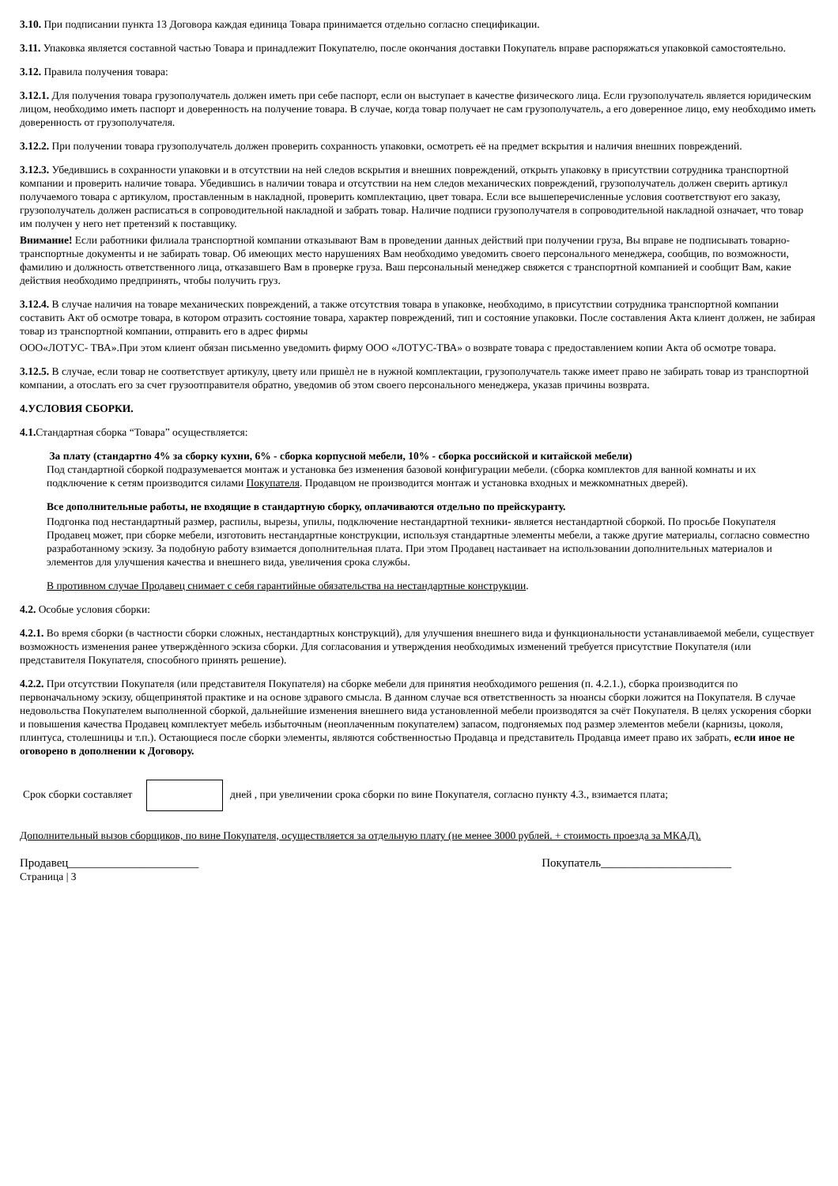3.10. При подписании пункта 13 Договора каждая единица Товара принимается отдельно согласно спецификации.
3.11. Упаковка является составной частью Товара и принадлежит Покупателю, после окончания доставки Покупатель вправе распоряжаться упаковкой самостоятельно.
3.12. Правила получения товара:
3.12.1. Для получения товара грузополучатель должен иметь при себе паспорт, если он выступает в качестве физического лица. Если грузополучатель является юридическим лицом, необходимо иметь паспорт и доверенность на получение товара. В случае, когда товар получает не сам грузополучатель, а его доверенное лицо, ему необходимо иметь доверенность от грузополучателя.
3.12.2. При получении товара грузополучатель должен проверить сохранность упаковки, осмотреть её на предмет вскрытия и наличия внешних повреждений.
3.12.3. Убедившись в сохранности упаковки и в отсутствии на ней следов вскрытия и внешних повреждений, открыть упаковку в присутствии сотрудника транспортной компании и проверить наличие товара. Убедившись в наличии товара и отсутствии на нем следов механических повреждений, грузополучатель должен сверить артикул получаемого товара с артикулом, проставленным в накладной, проверить комплектацию, цвет товара. Если все вышеперечисленные условия соответствуют его заказу, грузополучатель должен расписаться в сопроводительной накладной и забрать товар. Наличие подписи грузополучателя в сопроводительной накладной означает, что товар им получен у него нет претензий к поставщику.
Внимание! Если работники филиала транспортной компании отказывают Вам в проведении данных действий при получении груза, Вы вправе не подписывать товарно-транспортные документы и не забирать товар. Об имеющих место нарушениях Вам необходимо уведомить своего персонального менеджера, сообщив, по возможности, фамилию и должность ответственного лица, отказавшего Вам в проверке груза. Ваш персональный менеджер свяжется с транспортной компанией и сообщит Вам, какие действия необходимо предпринять, чтобы получить груз.
3.12.4. В случае наличия на товаре механических повреждений, а также отсутствия товара в упаковке, необходимо, в присутствии сотрудника транспортной компании составить Акт об осмотре товара, в котором отразить состояние товара, характер повреждений, тип и состояние упаковки. После составления Акта клиент должен, не забирая товар из транспортной компании, отправить его в адрес фирмы
ООО«ЛОТУС- ТВА».При этом клиент обязан письменно уведомить фирму ООО «ЛОТУС-ТВА» о возврате товара с предоставлением копии Акта об осмотре товара.
3.12.5. В случае, если товар не соответствует артикулу, цвету или пришѐл не в нужной комплектации, грузополучатель также имеет право не забирать товар из транспортной компании, а отослать его за счет грузоотправителя обратно, уведомив об этом своего персонального менеджера, указав причины возврата.
4.УСЛОВИЯ СБОРКИ.
4.1. Стандартная сборка “Товара” осуществляется:
За плату (стандартно 4% за сборку кухни, 6% - сборка корпусной мебели, 10% - сборка российской и китайской мебели)
Под стандартной сборкой подразумевается монтаж и установка без изменения базовой конфигурации мебели. (сборка комплектов для ванной комнаты и их подключение к сетям производится силами Покупателя. Продавцом не производится монтаж и установка входных и межкомнатных дверей).
Все дополнительные работы, не входящие в стандартную сборку, оплачиваются отдельно по прейскуранту.
Подгонка под нестандартный размер, распилы, вырезы, упилы, подключение нестандартной техники- является нестандартной сборкой. По просьбе Покупателя Продавец может, при сборке мебели, изготовить нестандартные конструкции, используя стандартные элементы мебели, а также другие материалы, согласно совместно разработанному эскизу. За подобную работу взимается дополнительная плата. При этом Продавец настаивает на использовании дополнительных материалов и элементов для улучшения качества и внешнего вида, увеличения срока службы.
В противном случае Продавец снимает с себя гарантийные обязательства на нестандартные конструкции.
4.2. Особые условия сборки:
4.2.1. Во время сборки (в частности сборки сложных, нестандартных конструкций), для улучшения внешнего вида и функциональности устанавливаемой мебели, существует возможность изменения ранее утверждѐнного эскиза сборки. Для согласования и утверждения необходимых изменений требуется присутствие Покупателя (или представителя Покупателя, способного принять решение).
4.2.2. При отсутствии Покупателя (или представителя Покупателя) на сборке мебели для принятия необходимого решения (п. 4.2.1.), сборка производится по первоначальному эскизу, общепринятой практике и на основе здравого смысла. В данном случае вся ответственность за нюансы сборки ложится на Покупателя. В случае недовольства Покупателем выполненной сборкой, дальнейшие изменения внешнего вида установленной мебели производятся за счёт Покупателя. В целях ускорения сборки и повышения качества Продавец комплектует мебель избыточным (неоплаченным покупателем) запасом, подгоняемых под размер элементов мебели (карнизы, цоколя, плинтуса, столешницы и т.п.). Остающиеся после сборки элементы, являются собственностью Продавца и представитель Продавца имеет право их забрать, если иное не оговорено в дополнении к Договору.
Срок сборки составляет дней , при увеличении срока сборки по вине Покупателя, согласно пункту 4.3., взимается плата;
Дополнительный вызов сборщиков, по вине Покупателя, осуществляется за отдельную плату (не менее 3000 рублей. + стоимость проезда за МКАД).
Продавец______________________ Покупатель______________________
Страница | 3